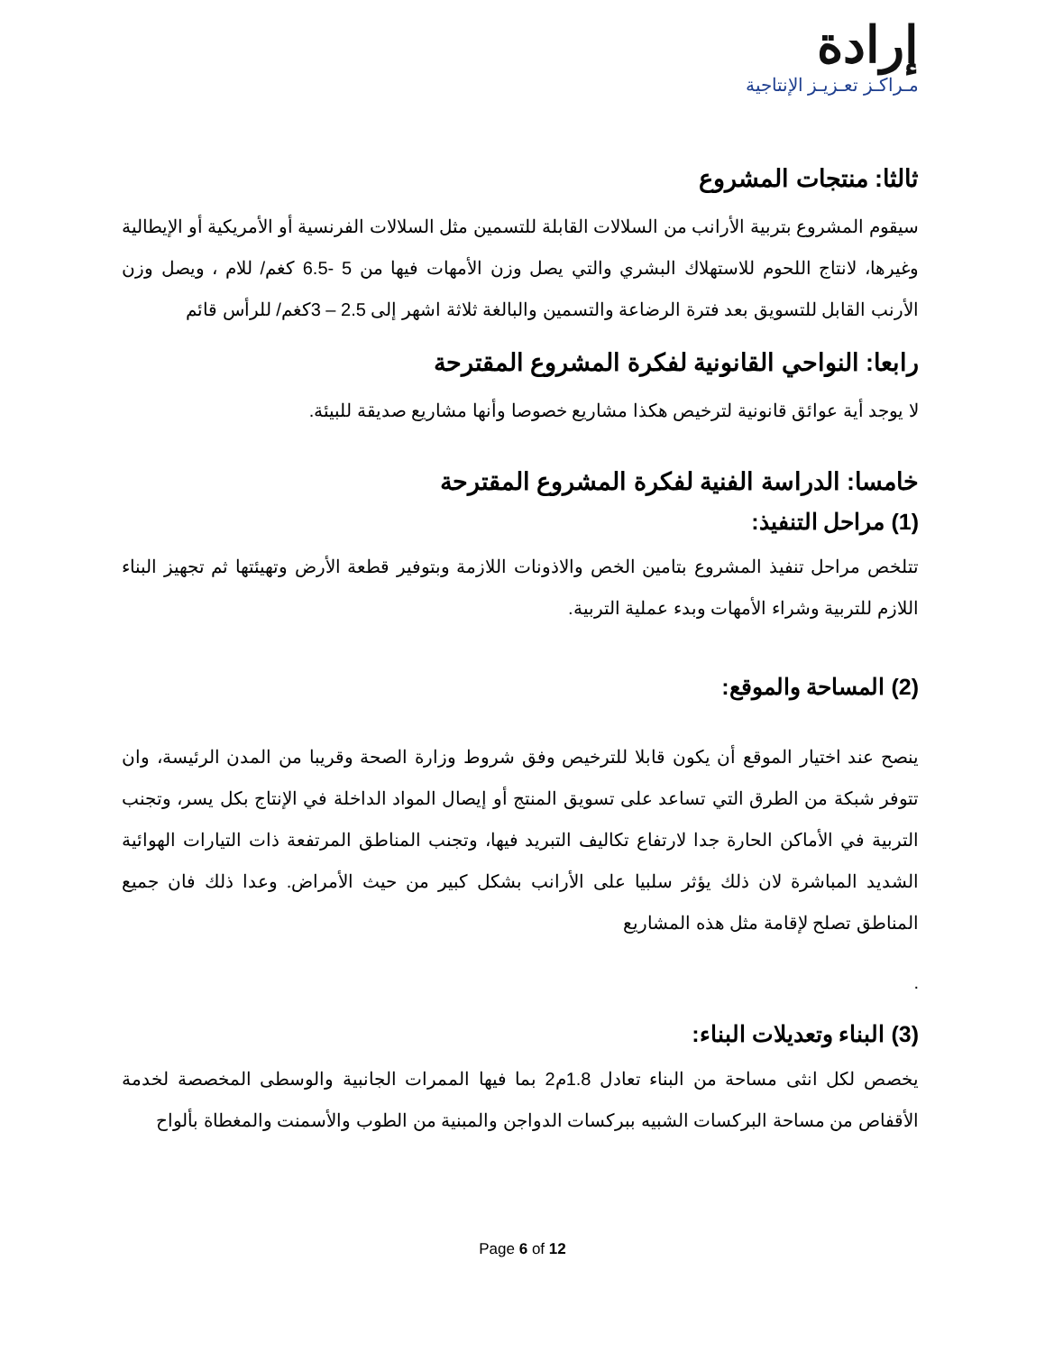إرادة
مـراكـز تعـزيـز الإنتاجية
ثالثا: منتجات المشروع
سيقوم المشروع بتربية الأرانب من السلالات القابلة للتسمين مثل السلالات الفرنسية أو الأمريكية أو الإيطالية وغيرها، لانتاج اللحوم للاستهلاك البشري والتي يصل وزن الأمهات فيها من 5 -6.5 كغم/ للام ، ويصل وزن الأرنب القابل للتسويق بعد فترة الرضاعة والتسمين والبالغة ثلاثة اشهر إلى 2.5 – 3كغم/ للرأس قائم
رابعا: النواحي القانونية لفكرة المشروع المقترحة
لا يوجد أية عوائق قانونية لترخيص هكذا مشاريع خصوصا وأنها مشاريع صديقة للبيئة.
خامسا: الدراسة الفنية لفكرة المشروع المقترحة
(1) مراحل التنفيذ:
تتلخص مراحل تنفيذ المشروع بتامين الخص والاذونات اللازمة وبتوفير قطعة الأرض وتهيئتها ثم تجهيز البناء اللازم للتربية وشراء الأمهات وبدء عملية التربية.
(2) المساحة والموقع:
ينصح عند اختيار الموقع أن يكون قابلا للترخيص وفق شروط وزارة الصحة وقريبا من المدن الرئيسة، وان تتوفر شبكة من الطرق التي تساعد على تسويق المنتج أو إيصال المواد الداخلة في الإنتاج بكل يسر، وتجنب التربية في الأماكن الحارة جدا لارتفاع تكاليف التبريد فيها، وتجنب المناطق المرتفعة ذات التيارات الهوائية الشديد المباشرة لان ذلك يؤثر سلبيا على الأرانب بشكل كبير من حيث الأمراض. وعدا ذلك فان جميع المناطق تصلح لإقامة مثل هذه المشاريع
.
(3) البناء وتعديلات البناء:
يخصص لكل انثى مساحة من البناء تعادل 1.8م2 بما فيها الممرات الجانبية والوسطى المخصصة لخدمة الأقفاص من مساحة البركسات الشبيه ببركسات الدواجن والمبنية من الطوب والأسمنت والمغطاة بألواح
Page 6 of 12